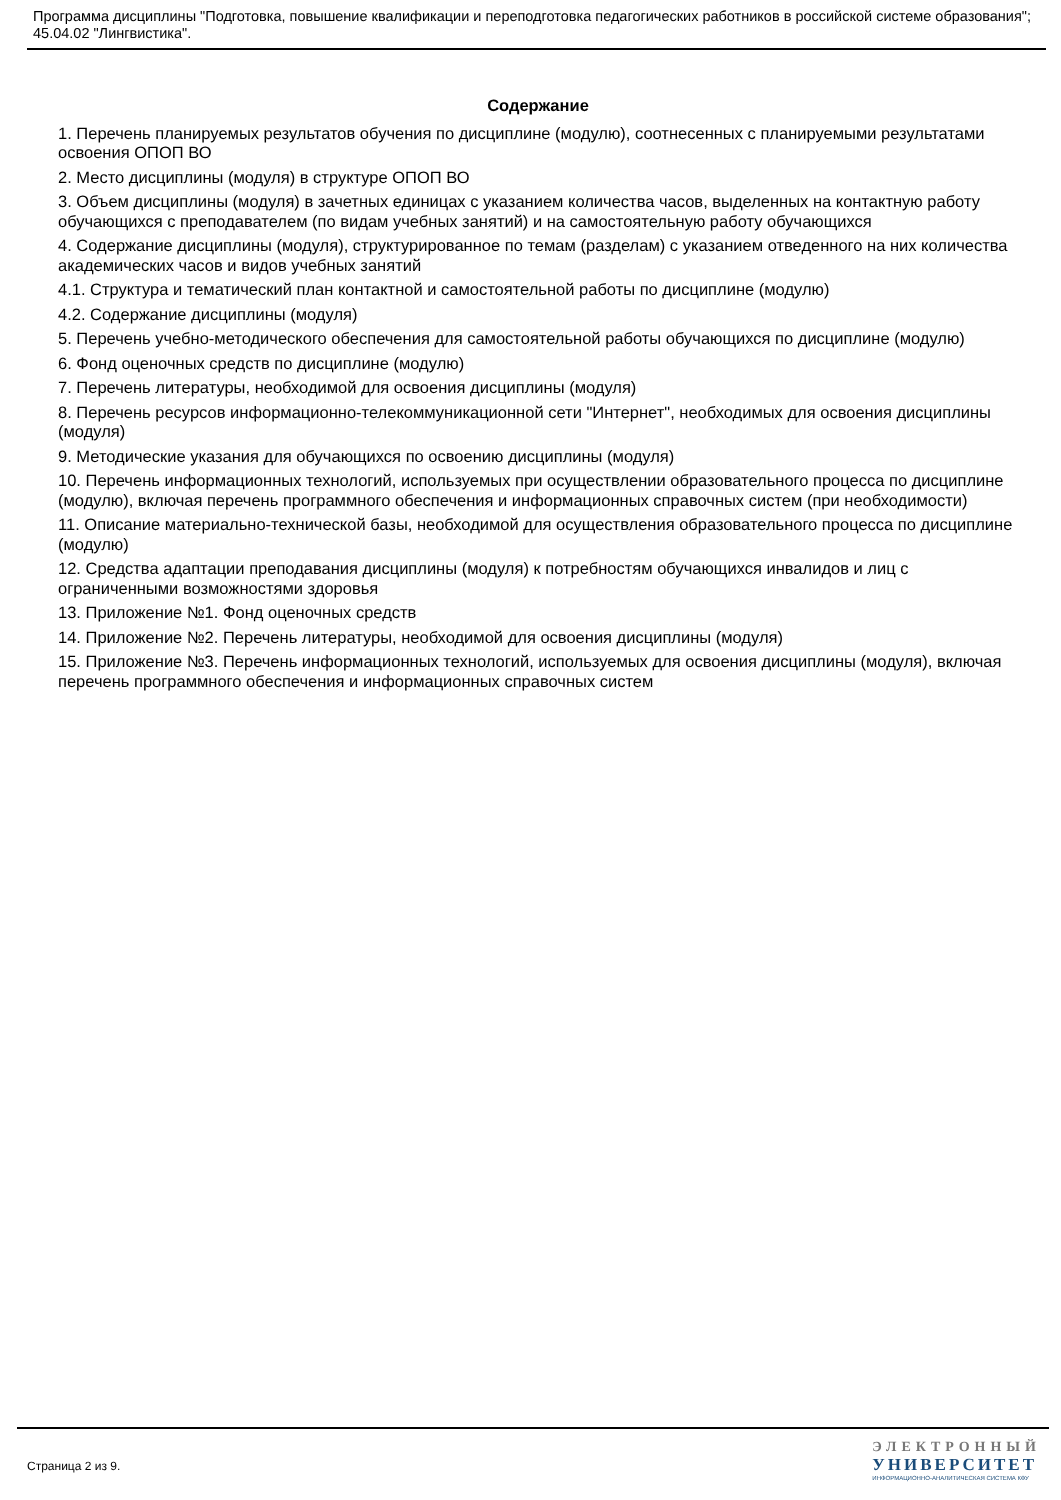Программа дисциплины "Подготовка, повышение квалификации и переподготовка педагогических работников в российской системе образования"; 45.04.02 "Лингвистика".
Содержание
1. Перечень планируемых результатов обучения по дисциплине (модулю), соотнесенных с планируемыми результатами освоения ОПОП ВО
2. Место дисциплины (модуля) в структуре ОПОП ВО
3. Объем дисциплины (модуля) в зачетных единицах с указанием количества часов, выделенных на контактную работу обучающихся с преподавателем (по видам учебных занятий) и на самостоятельную работу обучающихся
4. Содержание дисциплины (модуля), структурированное по темам (разделам) с указанием отведенного на них количества академических часов и видов учебных занятий
4.1. Структура и тематический план контактной и самостоятельной работы по дисциплине (модулю)
4.2. Содержание дисциплины (модуля)
5. Перечень учебно-методического обеспечения для самостоятельной работы обучающихся по дисциплине (модулю)
6. Фонд оценочных средств по дисциплине (модулю)
7. Перечень литературы, необходимой для освоения дисциплины (модуля)
8. Перечень ресурсов информационно-телекоммуникационной сети "Интернет", необходимых для освоения дисциплины (модуля)
9. Методические указания для обучающихся по освоению дисциплины (модуля)
10. Перечень информационных технологий, используемых при осуществлении образовательного процесса по дисциплине (модулю), включая перечень программного обеспечения и информационных справочных систем (при необходимости)
11. Описание материально-технической базы, необходимой для осуществления образовательного процесса по дисциплине (модулю)
12. Средства адаптации преподавания дисциплины (модуля) к потребностям обучающихся инвалидов и лиц с ограниченными возможностями здоровья
13. Приложение №1. Фонд оценочных средств
14. Приложение №2. Перечень литературы, необходимой для освоения дисциплины (модуля)
15. Приложение №3. Перечень информационных технологий, используемых для освоения дисциплины (модуля), включая перечень программного обеспечения и информационных справочных систем
Страница 2 из 9.
ЭЛЕКТРОННЫЙ
УНИВЕРСИТЕТ
ИНФОРМАЦИОННО-АНАЛИТИЧЕСКАЯ СИСТЕМА КФУ